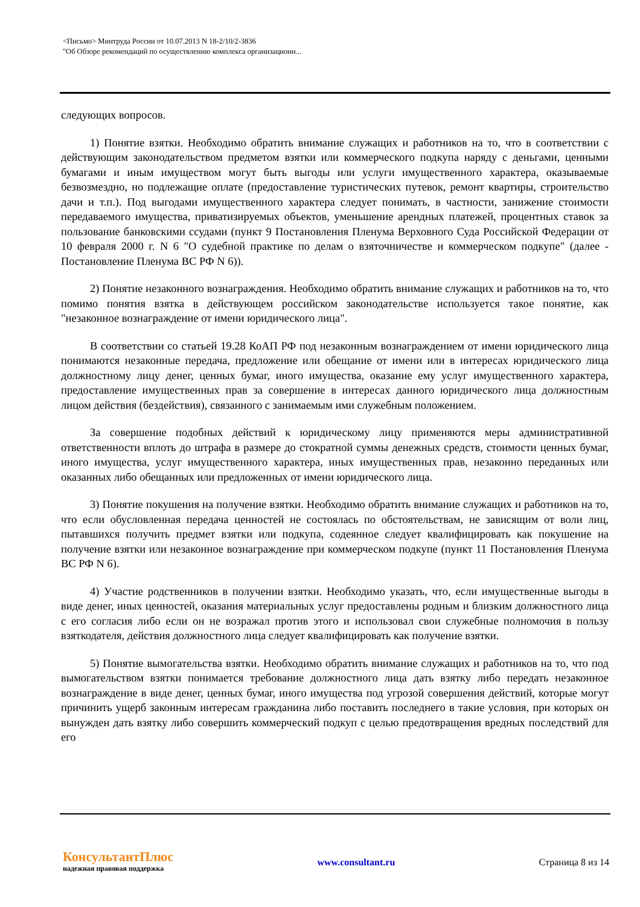<Письмо> Минтруда России от 10.07.2013 N 18-2/10/2-3836
"Об Обзоре рекомендаций по осуществлению комплекса организационн...
следующих вопросов.
1) Понятие взятки. Необходимо обратить внимание служащих и работников на то, что в соответствии с действующим законодательством предметом взятки или коммерческого подкупа наряду с деньгами, ценными бумагами и иным имуществом могут быть выгоды или услуги имущественного характера, оказываемые безвозмездно, но подлежащие оплате (предоставление туристических путевок, ремонт квартиры, строительство дачи и т.п.). Под выгодами имущественного характера следует понимать, в частности, занижение стоимости передаваемого имущества, приватизируемых объектов, уменьшение арендных платежей, процентных ставок за пользование банковскими ссудами (пункт 9 Постановления Пленума Верховного Суда Российской Федерации от 10 февраля 2000 г. N 6 "О судебной практике по делам о взяточничестве и коммерческом подкупе" (далее - Постановление Пленума ВС РФ N 6)).
2) Понятие незаконного вознаграждения. Необходимо обратить внимание служащих и работников на то, что помимо понятия взятка в действующем российском законодательстве используется такое понятие, как "незаконное вознаграждение от имени юридического лица".
В соответствии со статьей 19.28 КоАП РФ под незаконным вознаграждением от имени юридического лица понимаются незаконные передача, предложение или обещание от имени или в интересах юридического лица должностному лицу денег, ценных бумаг, иного имущества, оказание ему услуг имущественного характера, предоставление имущественных прав за совершение в интересах данного юридического лица должностным лицом действия (бездействия), связанного с занимаемым ими служебным положением.
За совершение подобных действий к юридическому лицу применяются меры административной ответственности вплоть до штрафа в размере до стократной суммы денежных средств, стоимости ценных бумаг, иного имущества, услуг имущественного характера, иных имущественных прав, незаконно переданных или оказанных либо обещанных или предложенных от имени юридического лица.
3) Понятие покушения на получение взятки. Необходимо обратить внимание служащих и работников на то, что если обусловленная передача ценностей не состоялась по обстоятельствам, не зависящим от воли лиц, пытавшихся получить предмет взятки или подкупа, содеянное следует квалифицировать как покушение на получение взятки или незаконное вознаграждение при коммерческом подкупе (пункт 11 Постановления Пленума ВС РФ N 6).
4) Участие родственников в получении взятки. Необходимо указать, что, если имущественные выгоды в виде денег, иных ценностей, оказания материальных услуг предоставлены родным и близким должностного лица с его согласия либо если он не возражал против этого и использовал свои служебные полномочия в пользу взяткодателя, действия должностного лица следует квалифицировать как получение взятки.
5) Понятие вымогательства взятки. Необходимо обратить внимание служащих и работников на то, что под вымогательством взятки понимается требование должностного лица дать взятку либо передать незаконное вознаграждение в виде денег, ценных бумаг, иного имущества под угрозой совершения действий, которые могут причинить ущерб законным интересам гражданина либо поставить последнего в такие условия, при которых он вынужден дать взятку либо совершить коммерческий подкуп с целью предотвращения вредных последствий для его
КонсультантПлюс
надежная правовая поддержка
www.consultant.ru Страница 8 из 14